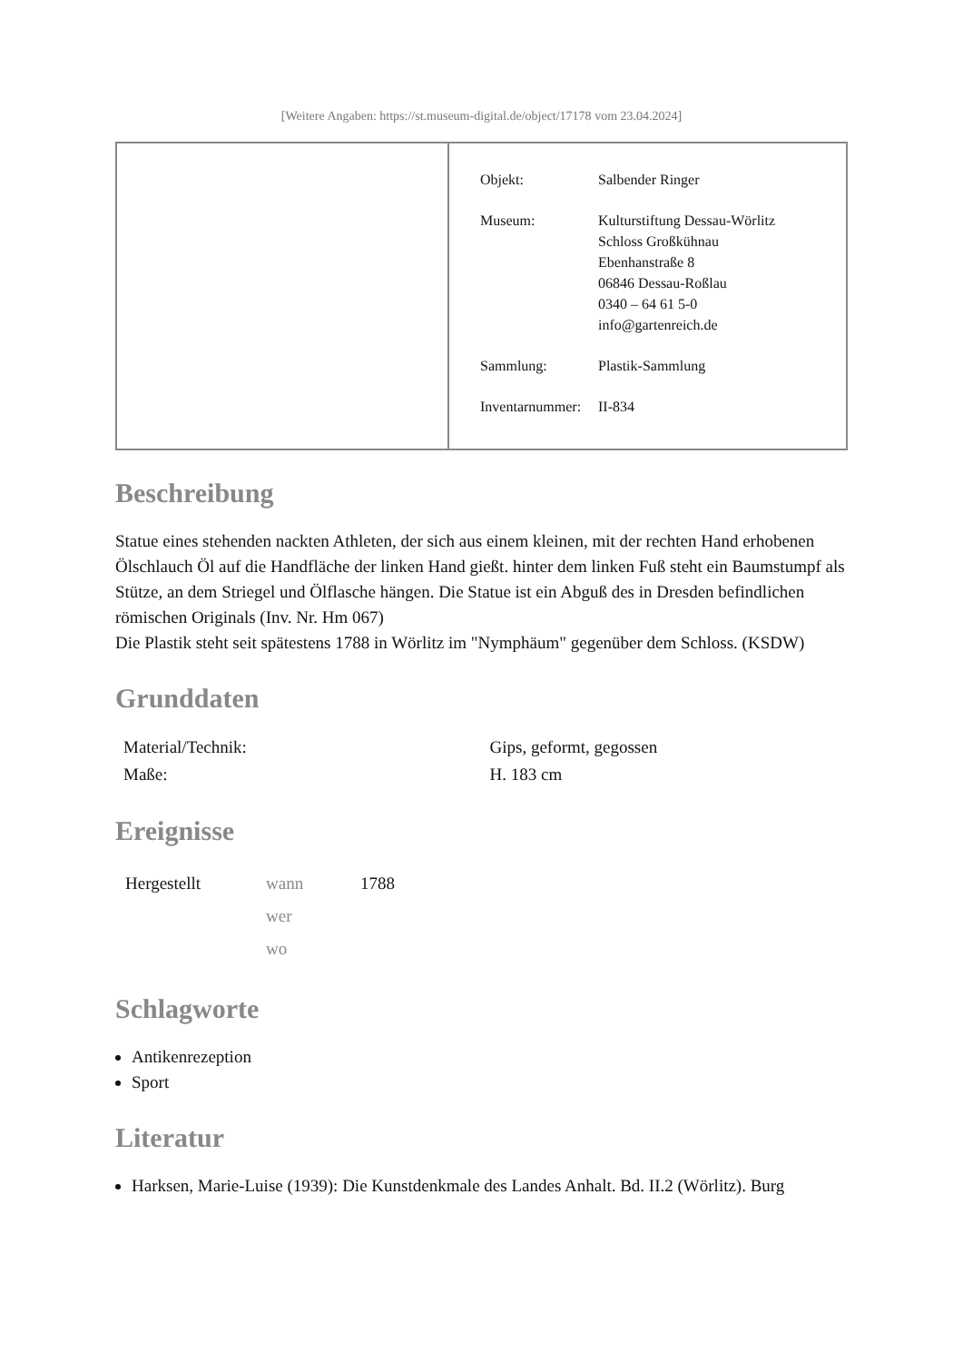[Weitere Angaben: https://st.museum-digital.de/object/17178 vom 23.04.2024]
| Objekt: | Salbender Ringer |
| Museum: | Kulturstiftung Dessau-Wörlitz Schloss Großkühnau Ebenhanstraße 8 06846 Dessau-Roßlau 0340 – 64 61 5-0 info@gartenreich.de |
| Sammlung: | Plastik-Sammlung |
| Inventarnummer: | II-834 |
Beschreibung
Statue eines stehenden nackten Athleten, der sich aus einem kleinen, mit der rechten Hand erhobenen Ölschlauch Öl auf die Handfläche der linken Hand gießt. hinter dem linken Fuß steht ein Baumstumpf als Stütze, an dem Striegel und Ölflasche hängen. Die Statue ist ein Abguß des in Dresden befindlichen römischen Originals (Inv. Nr. Hm 067)
Die Plastik steht seit spätestens 1788 in Wörlitz im "Nymphäum" gegenüber dem Schloss. (KSDW)
Grunddaten
| Material/Technik: | Gips, geformt, gegossen |
| Maße: | H. 183 cm |
Ereignisse
| Hergestellt | wann | 1788 |
| | wer | |
| | wo | |
Schlagworte
Antikenrezeption
Sport
Literatur
Harksen, Marie-Luise (1939): Die Kunstdenkmale des Landes Anhalt. Bd. II.2 (Wörlitz). Burg